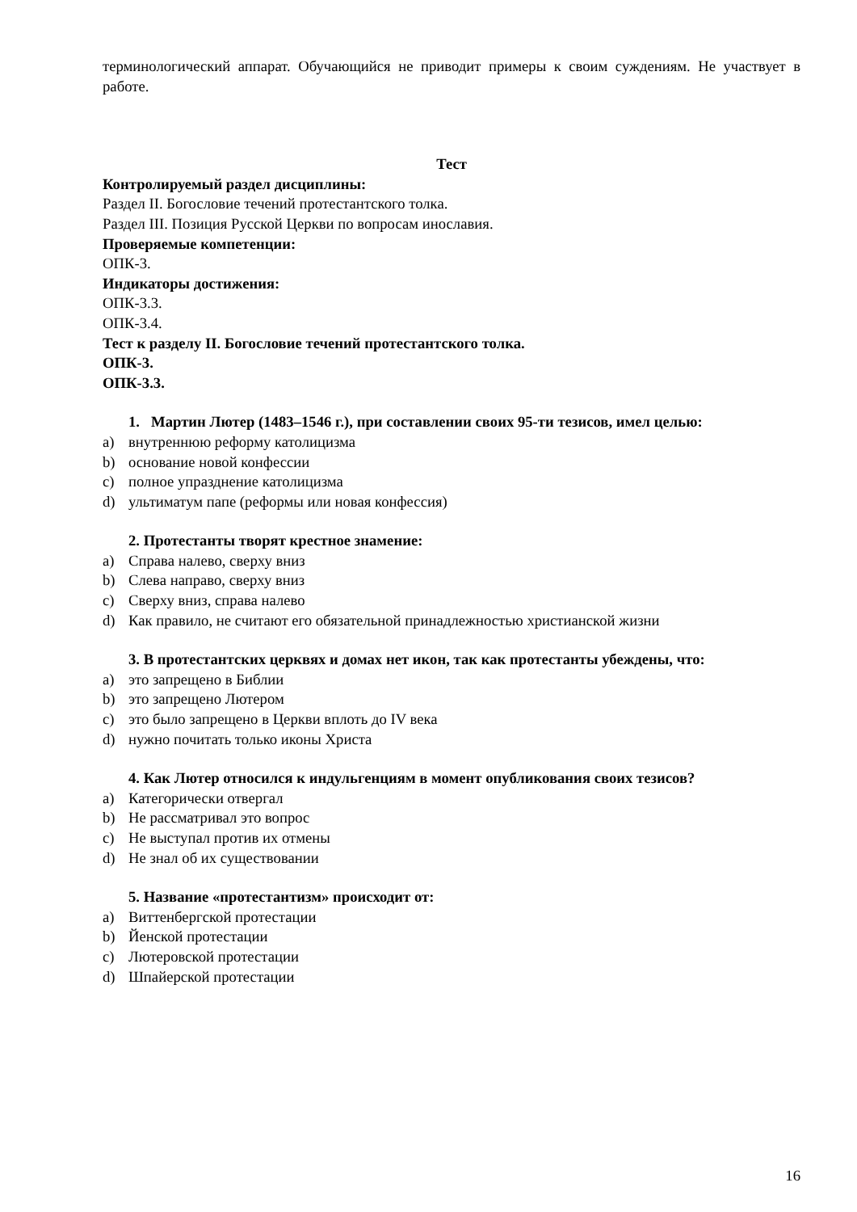терминологический аппарат. Обучающийся не приводит примеры к своим суждениям. Не участвует в работе.
Тест
Контролируемый раздел дисциплины:
Раздел II. Богословие течений протестантского толка.
Раздел III. Позиция Русской Церкви по вопросам инославия.
Проверяемые компетенции:
ОПК-3.
Индикаторы достижения:
ОПК-3.3.
ОПК-3.4.
Тест к разделу II. Богословие течений протестантского толка.
ОПК-3.
ОПК-3.3.
1. Мартин Лютер (1483–1546 г.), при составлении своих 95-ти тезисов, имел целью:
a) внутреннюю реформу католицизма
b) основание новой конфессии
c) полное упразднение католицизма
d) ультиматум папе (реформы или новая конфессия)
2. Протестанты творят крестное знамение:
a) Справа налево, сверху вниз
b) Слева направо, сверху вниз
c) Сверху вниз, справа налево
d) Как правило, не считают его обязательной принадлежностью христианской жизни
3. В протестантских церквях и домах нет икон, так как протестанты убеждены, что:
a) это запрещено в Библии
b) это запрещено Лютером
c) это было запрещено в Церкви вплоть до IV века
d) нужно почитать только иконы Христа
4. Как Лютер относился к индульгенциям в момент опубликования своих тезисов?
a) Категорически отвергал
b) Не рассматривал это вопрос
c) Не выступал против их отмены
d) Не знал об их существовании
5. Название «протестантизм» происходит от:
a) Виттенбергской протестации
b) Йенской протестации
c) Лютеровской протестации
d) Шпайерской протестации
16